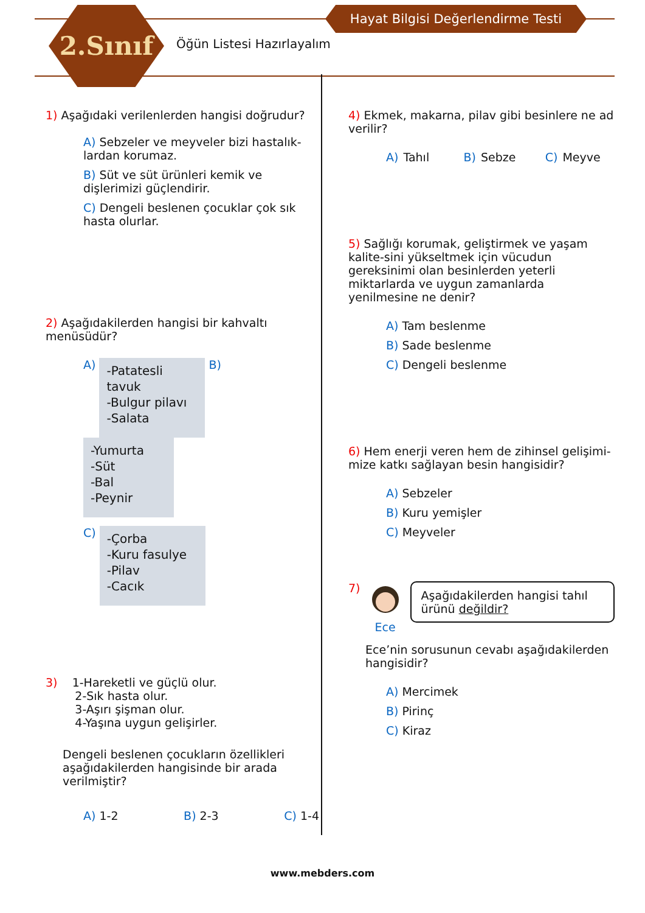2.Sınıf Hayat Bilgisi Değerlendirme Testi
Öğün Listesi Hazırlayalım
1) Aşağıdaki verilenlerden hangisi doğrudur?
A) Sebzeler ve meyveler bizi hastalık-lardan korumaz.
B) Süt ve süt ürünleri kemik ve dişlerimizi güçlendirir.
C) Dengeli beslenen çocuklar çok sık hasta olurlar.
2) Aşağıdakilerden hangisi bir kahvaltı menüsüdür?
A) -Patatesli tavuk
-Bulgur pilavı
-Salata B) -Yumurta
-Süt
-Bal
-Peynir
C) -Çorba
-Kuru fasulye
-Pilav
-Cacık
3) 1-Hareketli ve güçlü olur.
2-Sık hasta olur.
3-Aşırı şişman olur.
4-Yaşına uygun gelişirler.
Dengeli beslenen çocukların özellikleri aşağıdakilerden hangisinde bir arada verilmiştir?
A) 1-2 B) 2-3 C) 1-4
4) Ekmek, makarna, pilav gibi besinlere ne ad verilir?
A) Tahıl B) Sebze C) Meyve
5) Sağlığı korumak, geliştirmek ve yaşam kalite-sini yükseltmek için vücudun gereksinimi olan besinlerden yeterli miktarlarda ve uygun zamanlarda yenilmesine ne denir?
A) Tam beslenme
B) Sade beslenme
C) Dengeli beslenme
6) Hem enerji veren hem de zihinsel gelişimi-mize katkı sağlayan besin hangisidir?
A) Sebzeler
B) Kuru yemişler
C) Meyveler
7)
Ece Aşağıdakilerden hangisi tahıl ürünü değildir?
Ece’nin sorusunun cevabı aşağıdakilerden hangisidir?
A) Mercimek
B) Pirinç
C) Kiraz
www.mebders.com